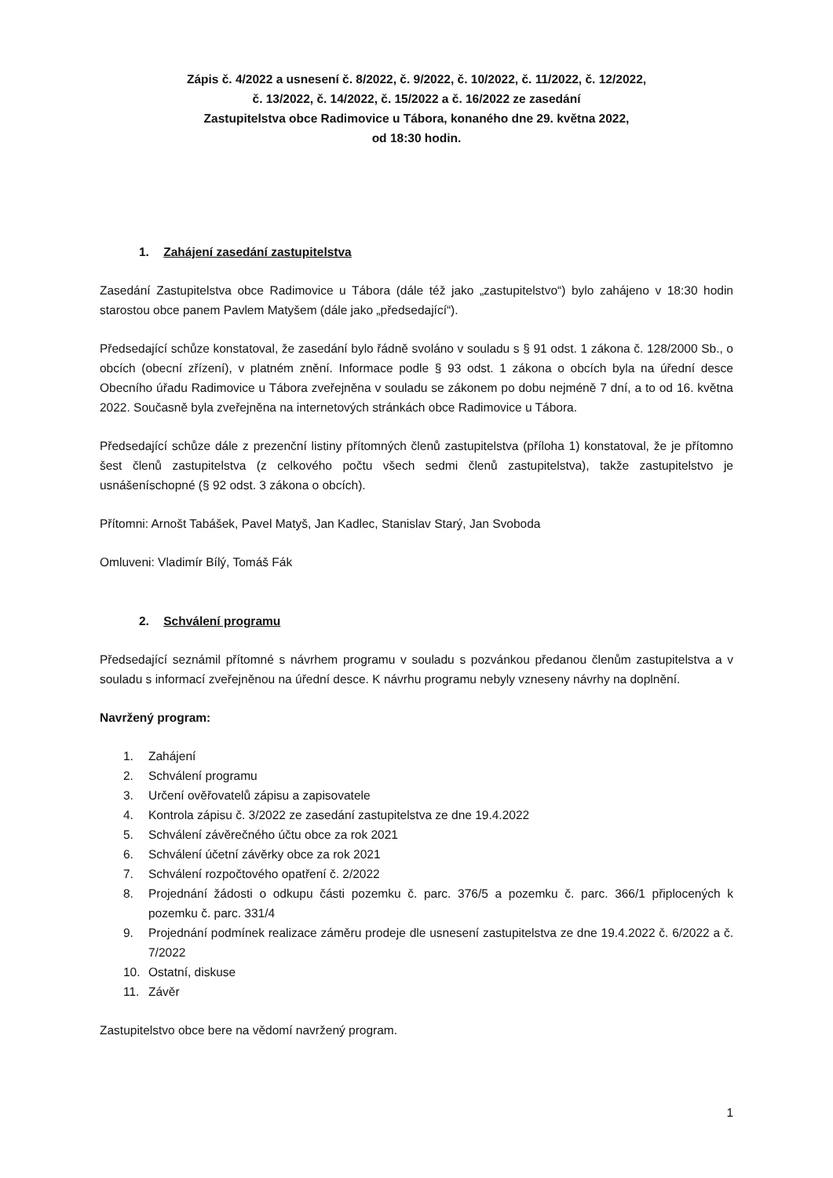Zápis č. 4/2022 a usnesení č. 8/2022, č. 9/2022, č. 10/2022, č. 11/2022, č. 12/2022,
č. 13/2022, č. 14/2022, č. 15/2022 a č. 16/2022 ze zasedání
Zastupitelstva obce Radimovice u Tábora, konaného dne 29. května 2022,
od 18:30 hodin.
1. Zahájení zasedání zastupitelstva
Zasedání Zastupitelstva obce Radimovice u Tábora (dále též jako „zastupitelstvo“) bylo zahájeno v 18:30 hodin starostou obce panem Pavlem Matyšem (dále jako „předsedající“).
Předsedající schůze konstatoval, že zasedání bylo řádně svoláno v souladu s § 91 odst. 1 zákona č. 128/2000 Sb., o obcích (obecní zřízení), v platném znění. Informace podle § 93 odst. 1 zákona o obcích byla na úřední desce Obecního úřadu Radimovice u Tábora zveřejněna v souladu se zákonem po dobu nejméně 7 dní, a to od 16. května 2022. Současně byla zveřejněna na internetových stránkách obce Radimovice u Tábora.
Předsedající schůze dále z prezenční listiny přítomných členů zastupitelstva (příloha 1) konstatoval, že je přítomno šest členů zastupitelstva (z celkového počtu všech sedmi členů zastupitelstva), takže zastupitelstvo je usnášeníschopné (§ 92 odst. 3 zákona o obcích).
Přítomni: Arnošt Tabášek, Pavel Matyš, Jan Kadlec, Stanislav Starý, Jan Svoboda
Omluveni: Vladimír Bílý, Tomáš Fák
2. Schválení programu
Předsedající seznámil přítomné s návrhem programu v souladu s pozvánkou předanou členům zastupitelstva a v souladu s informací zveřejněnou na úřední desce. K návrhu programu nebyly vzneseny návrhy na doplnění.
Navržený program:
1. Zahájení
2. Schválení programu
3. Určení ověřovatelů zápisu a zapisovatele
4. Kontrola zápisu č. 3/2022 ze zasedání zastupitelstva ze dne 19.4.2022
5. Schválení závěrečného účtu obce za rok 2021
6. Schválení účetní závěrky obce za rok 2021
7. Schválení rozpočtového opatření č. 2/2022
8. Projednání žádosti o odkupu části pozemku č. parc. 376/5 a pozemku č. parc. 366/1 připlocených k pozemku č. parc. 331/4
9. Projednání podmínek realizace záměru prodeje dle usnesení zastupitelstva ze dne 19.4.2022 č. 6/2022 a č. 7/2022
10. Ostatní, diskuse
11. Závěr
Zastupitelstvo obce bere na vědomí navržený program.
1